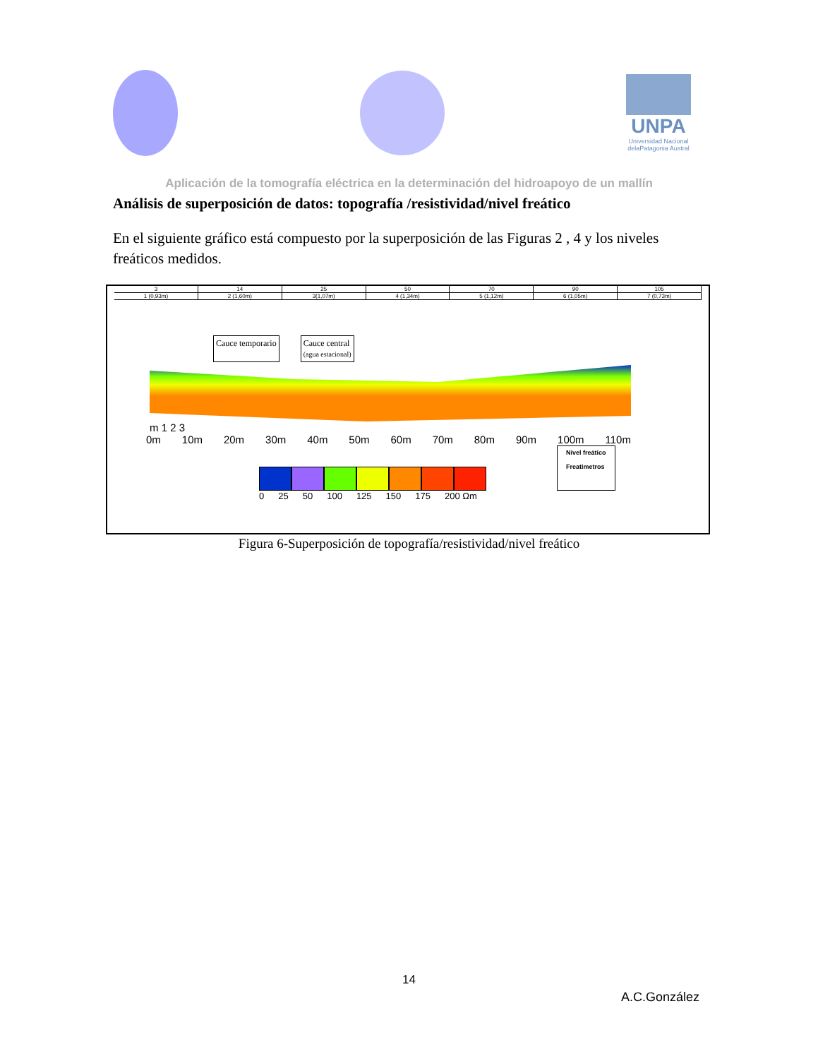UNPA
Universidad Nacional delaPatagonia Austral
Aplicación de la tomografía eléctrica en la determinación del hidroapoyo de un mallín
Análisis de superposición de datos: topografía /resistividad/nivel freático
En el siguiente gráfico está compuesto por la superposición de las Figuras 2 , 4 y los niveles freáticos medidos.
3 14 25 50 70 90 105
1 (0,93m) 2 (1,60m) 3(1,07m) 4 (1,34m) 5 (1,12m) 6 (1,05m) 7 (0,73m)
Cauce temporario Cauce central
(agua estacional)
m 1 2 3
0m 10m 20m 30m 40m 50m 60m 70m 80m 90m 100m 110m
Nivel freático
Freatimetros
0 25 50 100 125 150 175 200 Ωm
Figura 6-Superposición de topografía/resistividad/nivel freático
14
A.C.González